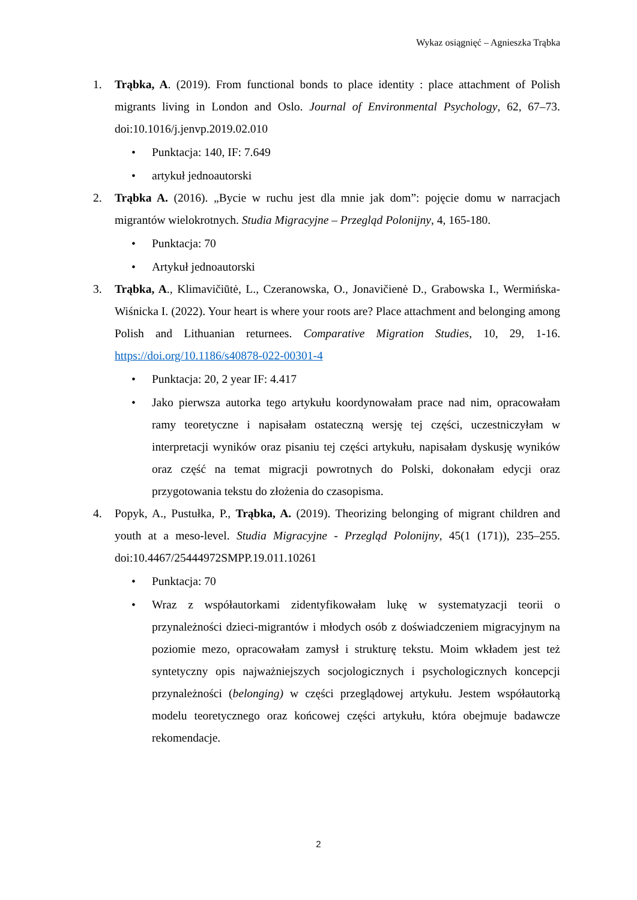Wykaz osiągnięć – Agnieszka Trąbka
1. Trąbka, A. (2019). From functional bonds to place identity : place attachment of Polish migrants living in London and Oslo. Journal of Environmental Psychology, 62, 67–73. doi:10.1016/j.jenvp.2019.02.010
• Punktacja: 140, IF: 7.649
• artykuł jednoautorski
2. Trąbka A. (2016). „Bycie w ruchu jest dla mnie jak dom”: pojęcie domu w narracjach migrantów wielokrotnych. Studia Migracyjne – Przegląd Polonijny, 4, 165-180.
• Punktacja: 70
• Artykuł jednoautorski
3. Trąbka, A., Klimavičiūtė, L., Czeranowska, O., Jonavičienė D., Grabowska I., Wermińska-Wiśnicka I. (2022). Your heart is where your roots are? Place attachment and belonging among Polish and Lithuanian returnees. Comparative Migration Studies, 10, 29, 1-16. https://doi.org/10.1186/s40878-022-00301-4
• Punktacja: 20, 2 year IF: 4.417
• Jako pierwsza autorka tego artykułu koordynowałam prace nad nim, opracowałam ramy teoretyczne i napisałam ostateczną wersję tej części, uczestniczyłam w interpretacji wyników oraz pisaniu tej części artykułu, napisałam dyskusję wyników oraz część na temat migracji powrotnych do Polski, dokonałam edycji oraz przygotowania tekstu do złożenia do czasopisma.
4. Popyk, A., Pustułka, P., Trąbka, A. (2019). Theorizing belonging of migrant children and youth at a meso-level. Studia Migracyjne - Przegląd Polonijny, 45(1 (171)), 235–255. doi:10.4467/25444972SMPP.19.011.10261
• Punktacja: 70
• Wraz z współautorkami zidentyfikowałam lukę w systematyzacji teorii o przynależności dzieci-migrantów i młodych osób z doświadczeniem migracyjnym na poziomie mezo, opracowałam zamysł i strukturę tekstu. Moim wkładem jest też syntetyczny opis najważniejszych socjologicznych i psychologicznych koncepcji przynależności (belonging) w części przeglądowej artykułu. Jestem współautorką modelu teoretycznego oraz końcowej części artykułu, która obejmuje badawcze rekomendacje.
2